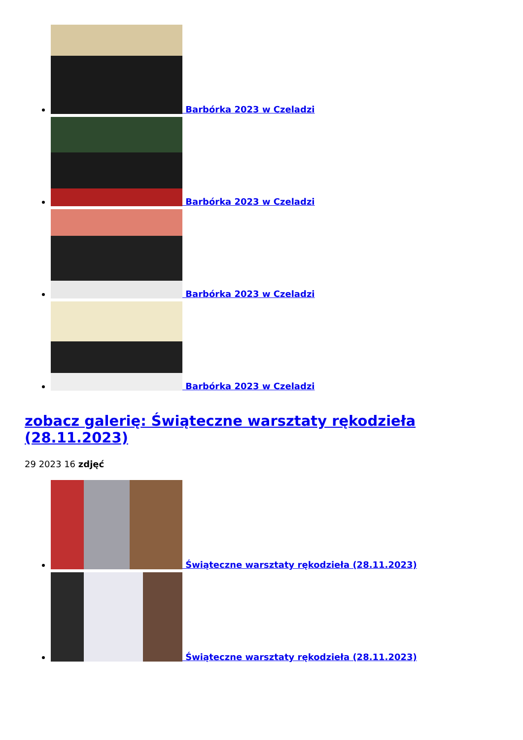Barbórka 2023 w Czeladzi
Barbórka 2023 w Czeladzi
Barbórka 2023 w Czeladzi
Barbórka 2023 w Czeladzi
zobacz galerię: Świąteczne warsztaty rękodzieła (28.11.2023)
29 2023 16 zdjęć
Świąteczne warsztaty rękodzieła (28.11.2023)
Świąteczne warsztaty rękodzieła (28.11.2023)